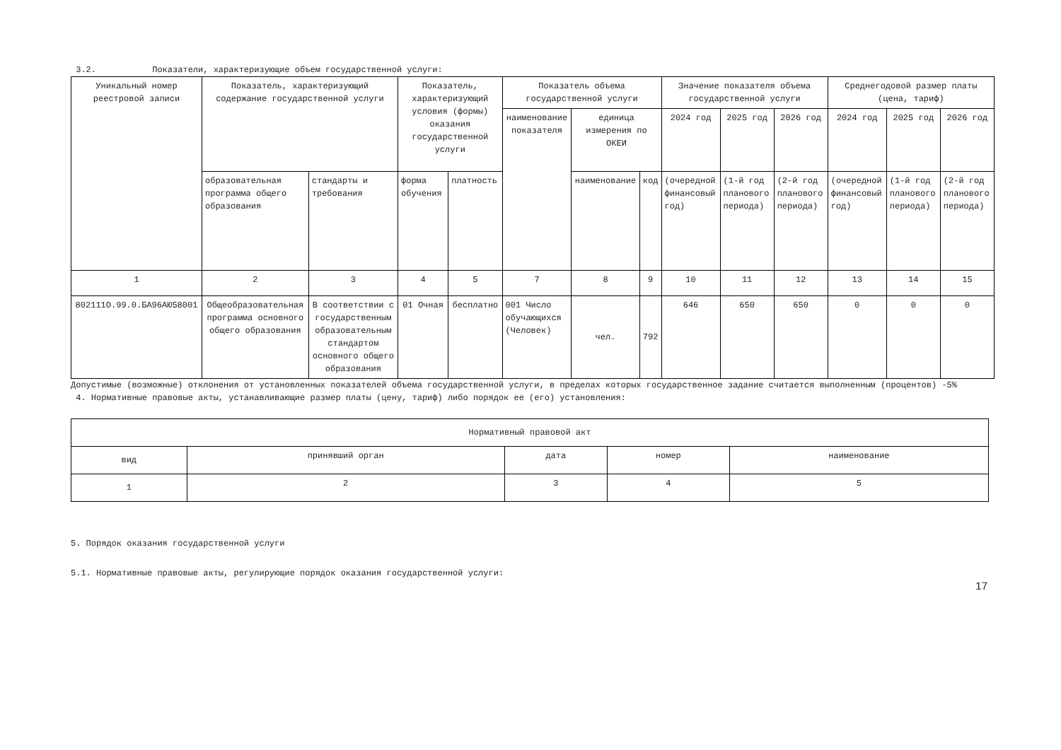3.2. Показатели, характеризующие объем государственной услуги:
| Уникальный номер реестровой записи | Показатель, характеризующий содержание государственной услуги | | Показатель, характеризующий условия (формы) оказания государственной услуги | | Показатель объема государственной услуги | | | Значение показателя объема государственной услуги | | | Среднегодовой размер платы (цена, тариф) | | |
| --- | --- | --- | --- | --- | --- | --- | --- | --- | --- | --- | --- | --- | --- |
| | | | | | наименование показателя | единица измерения по ОКЕИ | | 2024 год | 2025 год | 2026 год | 2024 год | 2025 год | 2026 год |
| | образовательная программа общего образования | стандарты и требования | форма обучения | платность | | наименование | код | (очередной финансовый год) | (1-й год планового периода) | (2-й год планового периода) | (очередной финансовый год) | (1-й год планового периода) | (2-й год планового периода) |
| 1 | 2 | 3 | 4 | 5 | 7 | 8 | 9 | 10 | 11 | 12 | 13 | 14 | 15 |
| 802111О.99.0.БА96АЮ58001 | Общеобразовательная программа основного общего образования | В соответствии с государственным образовательным стандартом основного общего образования | 01 Очная | бесплатно | 001 Число обучающихся (Человек) | чел. | 792 | 646 | 650 | 650 | 0 | 0 | 0 |
Допустимые (возможные) отклонения от установленных показателей объема государственной услуги, в пределах которых государственное задание считается выполненным (процентов) -5%
4. Нормативные правовые акты, устанавливающие размер платы (цену, тариф) либо порядок ее (его) установления:
| Нормативный правовой акт | | | | |
| вид | принявший орган | дата | номер | наименование |
| 1 | 2 | 3 | 4 | 5 |
5. Порядок оказания государственной услуги
5.1. Нормативные правовые акты, регулирующие порядок оказания государственной услуги:
17